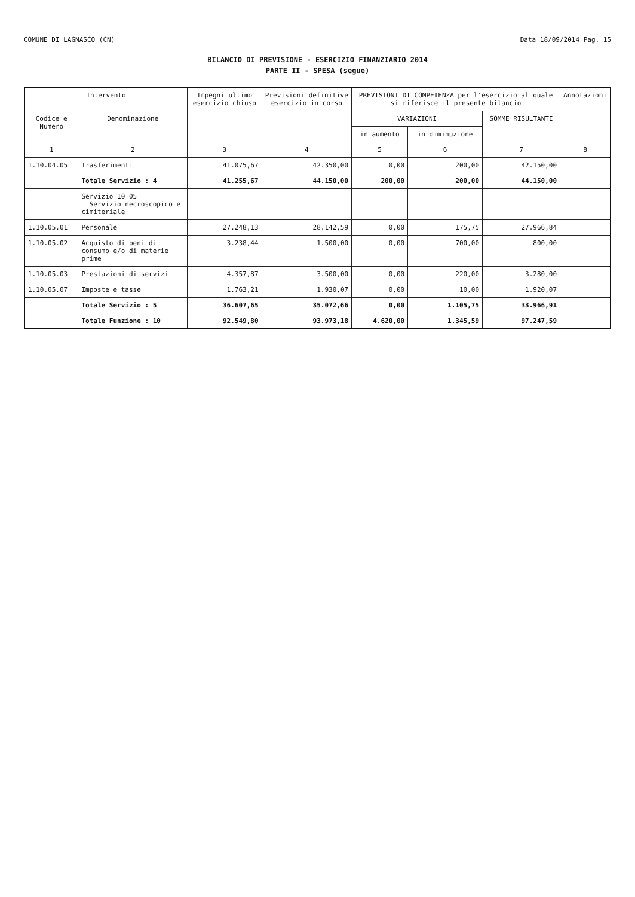COMUNE DI LAGNASCO (CN) Data 18/09/2014 Pag. 15
BILANCIO DI PREVISIONE - ESERCIZIO FINANZIARIO 2014
PARTE II - SPESA (segue)
| Intervento | | Impegni ultimo esercizio chiuso | Previsioni definitive esercizio in corso | PREVISIONI DI COMPETENZA per l'esercizio al quale si riferisce il presente bilancio | | | Annotazioni |
| --- | --- | --- | --- | --- | --- | --- | --- |
| Codice e Numero | Denominazione | | | VARIAZIONI | | SOMME RISULTANTI | |
| | | | | in aumento | in diminuzione | | |
| 1 | 2 | 3 | 4 | 5 | 6 | 7 | 8 |
| 1.10.04.05 | Trasferimenti | 41.075,67 | 42.350,00 | 0,00 | 200,00 | 42.150,00 | |
| | Totale Servizio : 4 | 41.255,67 | 44.150,00 | 200,00 | 200,00 | 44.150,00 | |
| | Servizio 10 05 Servizio necroscopico e cimiteriale | | | | | | |
| 1.10.05.01 | Personale | 27.248,13 | 28.142,59 | 0,00 | 175,75 | 27.966,84 | |
| 1.10.05.02 | Acquisto di beni di consumo e/o di materie prime | 3.238,44 | 1.500,00 | 0,00 | 700,00 | 800,00 | |
| 1.10.05.03 | Prestazioni di servizi | 4.357,87 | 3.500,00 | 0,00 | 220,00 | 3.280,00 | |
| 1.10.05.07 | Imposte e tasse | 1.763,21 | 1.930,07 | 0,00 | 10,00 | 1.920,07 | |
| | Totale Servizio : 5 | 36.607,65 | 35.072,66 | 0,00 | 1.105,75 | 33.966,91 | |
| | Totale Funzione : 10 | 92.549,80 | 93.973,18 | 4.620,00 | 1.345,59 | 97.247,59 | |